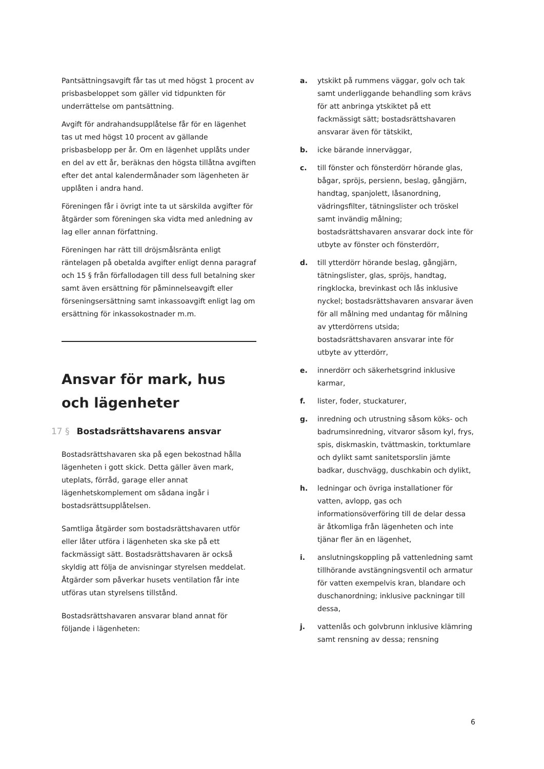Pantsättningsavgift får tas ut med högst 1 procent av prisbasbeloppet som gäller vid tidpunkten för underrättelse om pantsättning.
Avgift för andrahandsupplåtelse får för en lägenhet tas ut med högst 10 procent av gällande prisbasbelopp per år. Om en lägenhet upplåts under en del av ett år, beräknas den högsta tillåtna avgiften efter det antal kalendermånader som lägenheten är upplåten i andra hand.
Föreningen får i övrigt inte ta ut särskilda avgifter för åtgärder som föreningen ska vidta med anledning av lag eller annan författning.
Föreningen har rätt till dröjsmålsränta enligt räntelagen på obetalda avgifter enligt denna paragraf och 15 § från förfallodagen till dess full betalning sker samt även ersättning för påminnelseavgift eller förseningsersättning samt inkassoavgift enligt lag om ersättning för inkassokostnader m.m.
Ansvar för mark, hus och lägenheter
17 § Bostadsrättshavarens ansvar
Bostadsrättshavaren ska på egen bekostnad hålla lägenheten i gott skick. Detta gäller även mark, uteplats, förråd, garage eller annat lägenhetskomplement om sådana ingår i bostadsrättsupplåtelsen.
Samtliga åtgärder som bostadsrättshavaren utför eller låter utföra i lägenheten ska ske på ett fackmässigt sätt. Bostadsrättshavaren är också skyldig att följa de anvisningar styrelsen meddelat. Åtgärder som påverkar husets ventilation får inte utföras utan styrelsens tillstånd.
Bostadsrättshavaren ansvarar bland annat för följande i lägenheten:
a. ytskikt på rummens väggar, golv och tak samt underliggande behandling som krävs för att anbringa ytskiktet på ett fackmässigt sätt; bostadsrättshavaren ansvarar även för tätskikt,
b. icke bärande innerväggar,
c. till fönster och fönsterdörr hörande glas, bågar, spröjs, persienn, beslag, gångjärn, handtag, spanjolett, låsanordning, vädringsfilter, tätningslister och tröskel samt invändig målning; bostadsrättshavaren ansvarar dock inte för utbyte av fönster och fönsterdörr,
d. till ytterdörr hörande beslag, gångjärn, tätningslister, glas, spröjs, handtag, ringklocka, brevinkast och lås inklusive nyckel; bostadsrättshavaren ansvarar även för all målning med undantag för målning av ytterdörrens utsida; bostadsrättshavaren ansvarar inte för utbyte av ytterdörr,
e. innerdörr och säkerhetsgrind inklusive karmar,
f. lister, foder, stuckaturer,
g. inredning och utrustning såsom köks- och badrumsinredning, vitvaror såsom kyl, frys, spis, diskmaskin, tvättmaskin, torktumlare och dylikt samt sanitetsporslin jämte badkar, duschvägg, duschkabin och dylikt,
h. ledningar och övriga installationer för vatten, avlopp, gas och informationsöverföring till de delar dessa är åtkomliga från lägenheten och inte tjänar fler än en lägenhet,
i. anslutningskoppling på vattenledning samt tillhörande avstängningsventil och armatur för vatten exempelvis kran, blandare och duschanordning; inklusive packningar till dessa,
j. vattenlås och golvbrunn inklusive klämring samt rensning av dessa; rensning
6